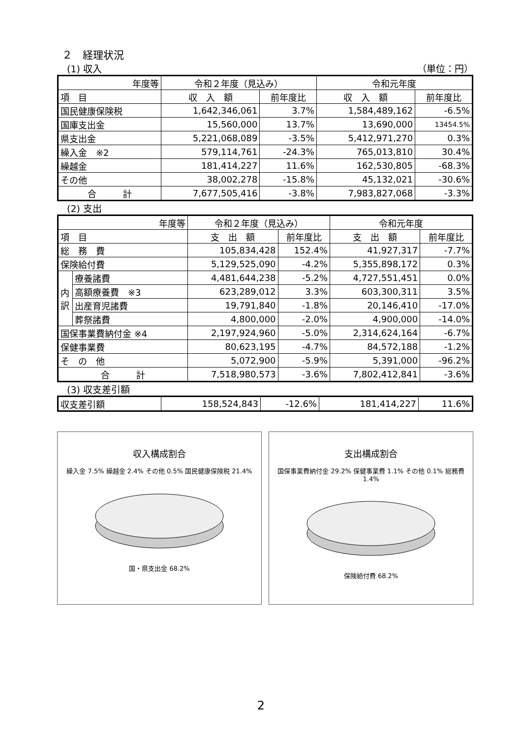２　経理状況
(1) 収入 （単位：円）
| 年度等 | 令和２年度（見込み） | | 令和元年度 | |
| --- | --- | --- | --- | --- |
| 項 目 | 収 入 額 | 前年度比 | 収 入 額 | 前年度比 |
| 国民健康保険税 | 1,642,346,061 | 3.7% | 1,584,489,162 | -6.5% |
| 国庫支出金 | 15,560,000 | 13.7% | 13,690,000 | 13454.5% |
| 県支出金 | 5,221,068,089 | -3.5% | 5,412,971,270 | 0.3% |
| 繰入金 ※2 | 579,114,761 | -24.3% | 765,013,810 | 30.4% |
| 繰越金 | 181,414,227 | 11.6% | 162,530,805 | -68.3% |
| その他 | 38,002,278 | -15.8% | 45,132,021 | -30.6% |
| 合 計 | 7,677,505,416 | -3.8% | 7,983,827,068 | -3.3% |
(2) 支出
| 年度等 | | 令和２年度（見込み） | | 令和元年度 | |
| --- | --- | --- | --- | --- | --- |
| 項 目 | | 支 出 額 | 前年度比 | 支 出 額 | 前年度比 |
| 総 務 費 | | 105,834,428 | 152.4% | 41,927,317 | -7.7% |
| 保険給付費 | | 5,129,525,090 | -4.2% | 5,355,898,172 | 0.3% |
| 内 訳 | 療養諸費 | 4,481,644,238 | -5.2% | 4,727,551,451 | 0.0% |
| | 高額療養費 ※3 | 623,289,012 | 3.3% | 603,300,311 | 3.5% |
| | 出産育児諸費 | 19,791,840 | -1.8% | 20,146,410 | -17.0% |
| | 葬祭諸費 | 4,800,000 | -2.0% | 4,900,000 | -14.0% |
| 国保事業費納付金 ※4 | | 2,197,924,960 | -5.0% | 2,314,624,164 | -6.7% |
| 保健事業費 | | 80,623,195 | -4.7% | 84,572,188 | -1.2% |
| そ の 他 | | 5,072,900 | -5.9% | 5,391,000 | -96.2% |
| 合 計 | | 7,518,980,573 | -3.6% | 7,802,412,841 | -3.6% |
(3) 収支差引額
| 収支差引額 | 158,524,843 | -12.6% | 181,414,227 | 11.6% |
収入構成割合
繰入金 7.5% 繰越金 2.4% その他 0.5% 国民健康保険税 21.4%
国・県支出金 68.2%
支出構成割合
国保事業費納付金 29.2% 保健事業費 1.1% その他 0.1% 総務費 1.4%
保険給付費 68.2%
2